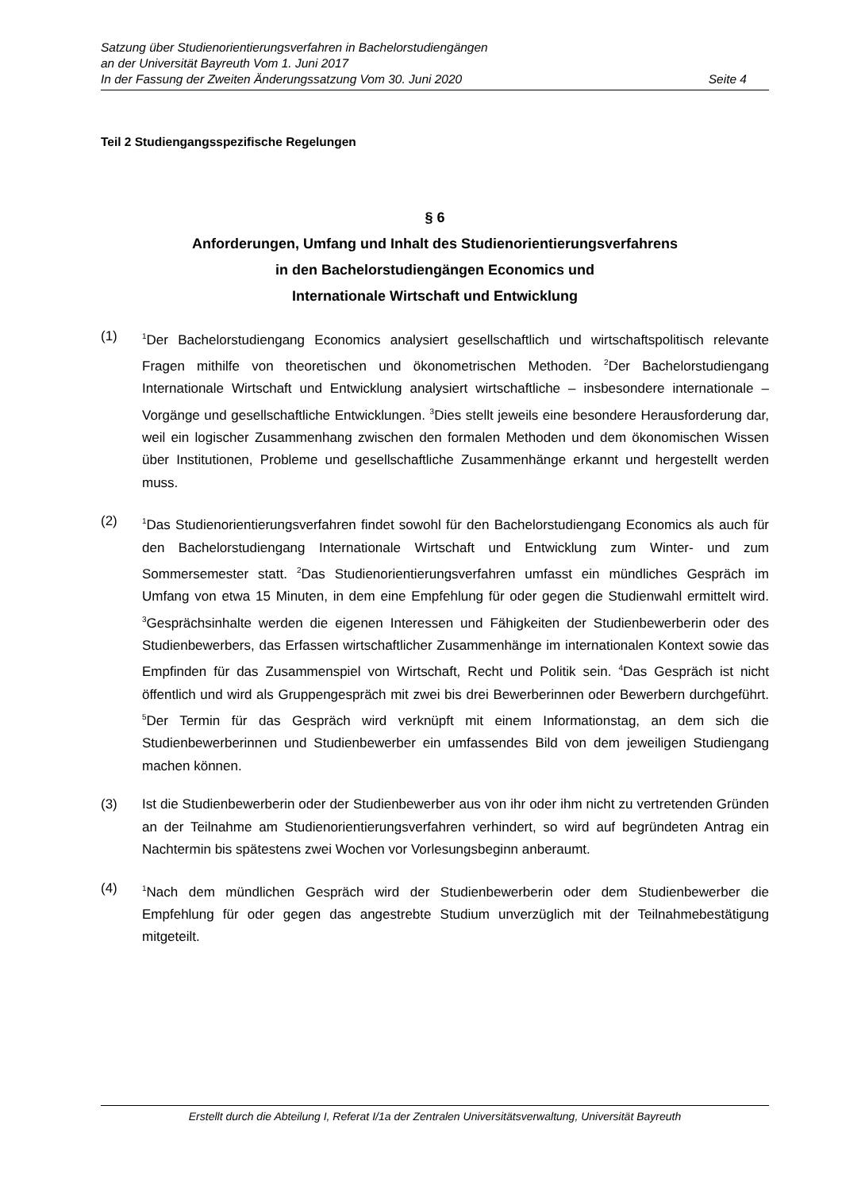Satzung über Studienorientierungsverfahren in Bachelorstudiengängen
an der Universität Bayreuth Vom 1. Juni 2017
In der Fassung der Zweiten Änderungssatzung Vom 30. Juni 2020 Seite 4
Teil 2 Studiengangsspezifische Regelungen
§ 6
Anforderungen, Umfang und Inhalt des Studienorientierungsverfahrens
in den Bachelorstudiengängen Economics und
Internationale Wirtschaft und Entwicklung
(1) <sup>1</sup>Der Bachelorstudiengang Economics analysiert gesellschaftlich und wirtschaftspolitisch relevante Fragen mithilfe von theoretischen und ökonometrischen Methoden. <sup>2</sup>Der Bachelorstudiengang Internationale Wirtschaft und Entwicklung analysiert wirtschaftliche – insbesondere internationale – Vorgänge und gesellschaftliche Entwicklungen. <sup>3</sup>Dies stellt jeweils eine besondere Herausforderung dar, weil ein logischer Zusammenhang zwischen den formalen Methoden und dem ökonomischen Wissen über Institutionen, Probleme und gesellschaftliche Zusammenhänge erkannt und hergestellt werden muss.
(2) <sup>1</sup>Das Studienorientierungsverfahren findet sowohl für den Bachelorstudiengang Economics als auch für den Bachelorstudiengang Internationale Wirtschaft und Entwicklung zum Winter- und zum Sommersemester statt. <sup>2</sup>Das Studienorientierungsverfahren umfasst ein mündliches Gespräch im Umfang von etwa 15 Minuten, in dem eine Empfehlung für oder gegen die Studienwahl ermittelt wird. <sup>3</sup>Gesprächsinhalte werden die eigenen Interessen und Fähigkeiten der Studienbewerberin oder des Studienbewerbers, das Erfassen wirtschaftlicher Zusammenhänge im internationalen Kontext sowie das Empfinden für das Zusammenspiel von Wirtschaft, Recht und Politik sein. <sup>4</sup>Das Gespräch ist nicht öffentlich und wird als Gruppengespräch mit zwei bis drei Bewerberinnen oder Bewerbern durchgeführt. <sup>5</sup>Der Termin für das Gespräch wird verknüpft mit einem Informationstag, an dem sich die Studienbewerberinnen und Studienbewerber ein umfassendes Bild von dem jeweiligen Studiengang machen können.
(3) Ist die Studienbewerberin oder der Studienbewerber aus von ihr oder ihm nicht zu vertretenden Gründen an der Teilnahme am Studienorientierungsverfahren verhindert, so wird auf begründeten Antrag ein Nachtermin bis spätestens zwei Wochen vor Vorlesungsbeginn anberaumt.
(4) <sup>1</sup>Nach dem mündlichen Gespräch wird der Studienbewerberin oder dem Studienbewerber die Empfehlung für oder gegen das angestrebte Studium unverzüglich mit der Teilnahmebestätigung mitgeteilt.
Erstellt durch die Abteilung I, Referat I/1a der Zentralen Universitätsverwaltung, Universität Bayreuth